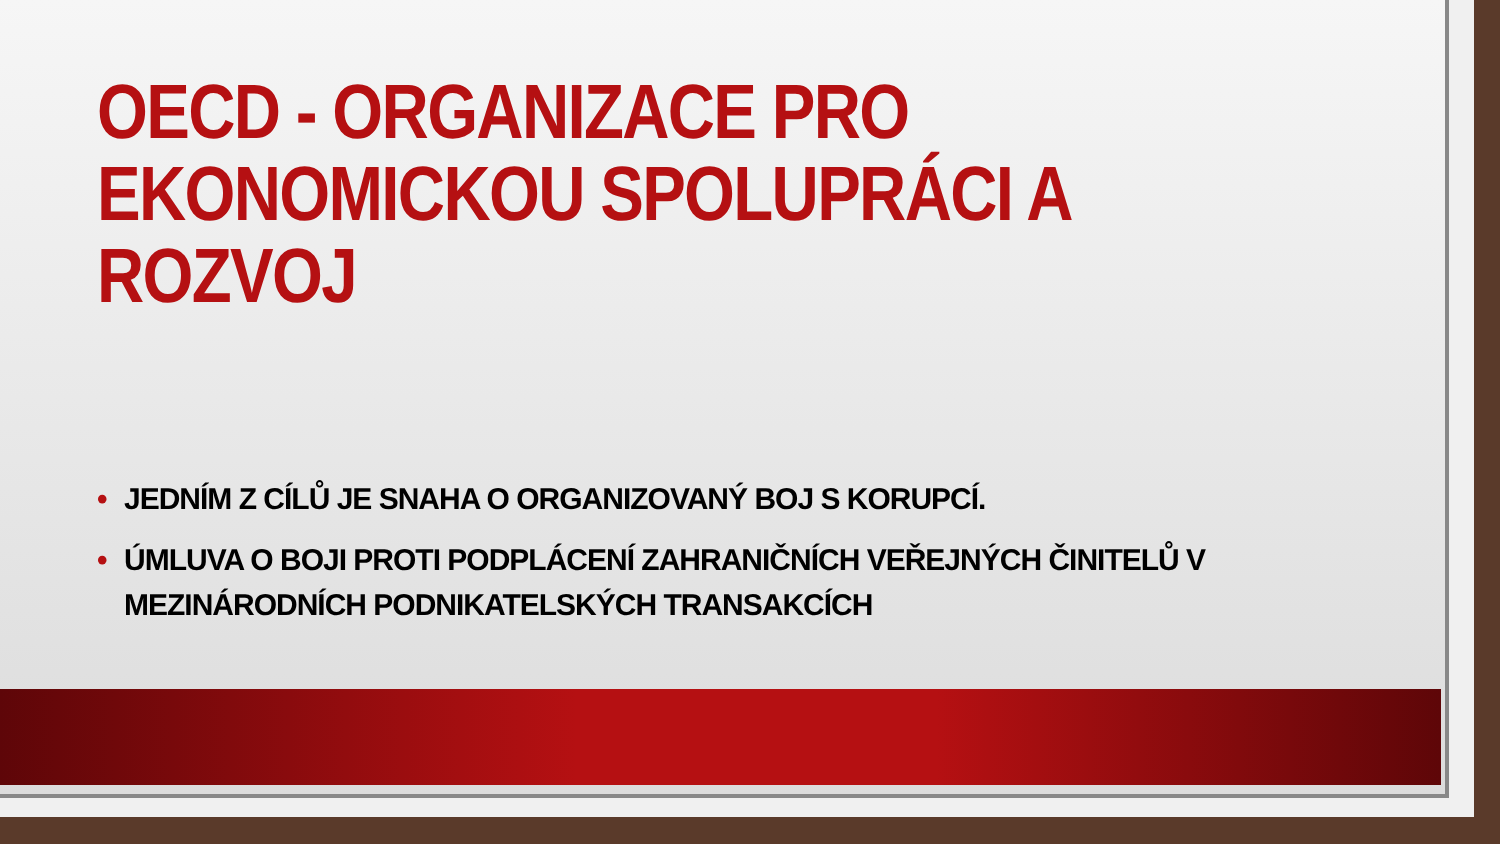OECD - ORGANIZACE PRO EKONOMICKOU SPOLUPRÁCI A ROZVOJ
• JEDNÍM Z CÍLŮ JE SNAHA O ORGANIZOVANÝ BOJ S KORUPCÍ.
• ÚMLUVA O BOJI PROTI PODPLÁCENÍ ZAHRANIČNÍCH VEŘEJNÝCH ČINITELŮ V MEZINÁRODNÍCH PODNIKATELSKÝCH TRANSAKCÍCH